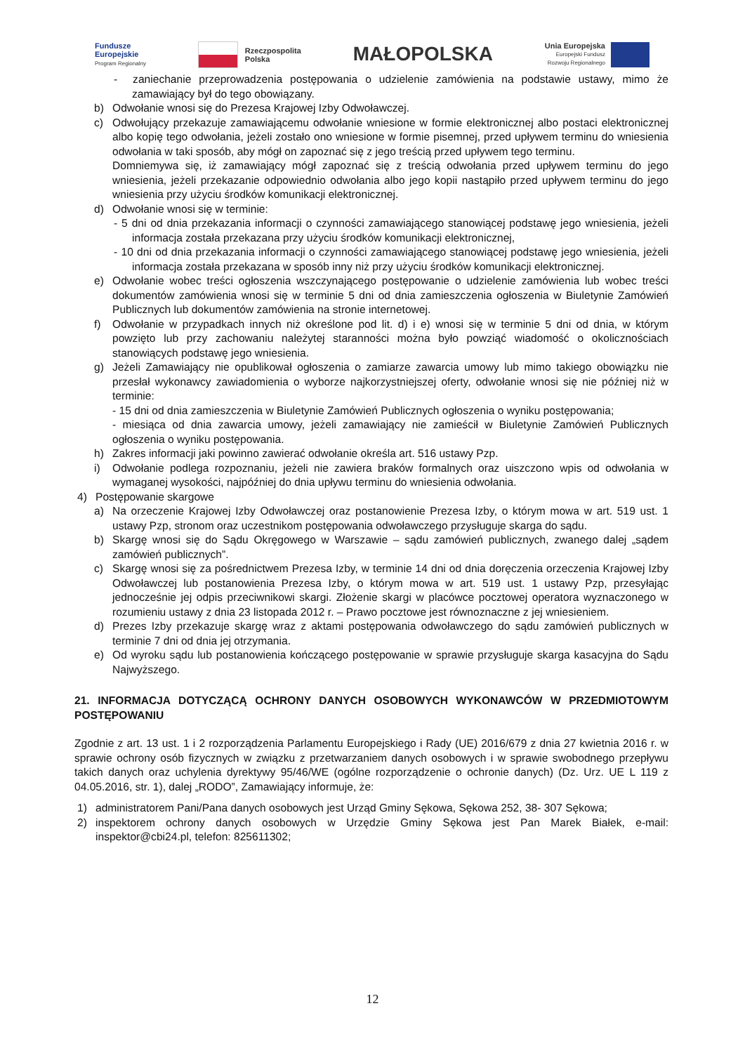Fundusze
Europejskie
Program Regionalny
Rzeczpospolita
Polska
MAŁOPOLSKA
Unia Europejska
Europejski Fundusz
Rozwoju Regionalnego
- zaniechanie przeprowadzenia postępowania o udzielenie zamówienia na podstawie ustawy, mimo że zamawiający był do tego obowiązany.
b) Odwołanie wnosi się do Prezesa Krajowej Izby Odwoławczej.
c) Odwołujący przekazuje zamawiającemu odwołanie wniesione w formie elektronicznej albo postaci elektronicznej albo kopię tego odwołania, jeżeli zostało ono wniesione w formie pisemnej, przed upływem terminu do wniesienia odwołania w taki sposób, aby mógł on zapoznać się z jego treścią przed upływem tego terminu.
Domniemywa się, iż zamawiający mógł zapoznać się z treścią odwołania przed upływem terminu do jego wniesienia, jeżeli przekazanie odpowiednio odwołania albo jego kopii nastąpiło przed upływem terminu do jego wniesienia przy użyciu środków komunikacji elektronicznej.
d) Odwołanie wnosi się w terminie:
- 5 dni od dnia przekazania informacji o czynności zamawiającego stanowiącej podstawę jego wniesienia, jeżeli informacja została przekazana przy użyciu środków komunikacji elektronicznej,
- 10 dni od dnia przekazania informacji o czynności zamawiającego stanowiącej podstawę jego wniesienia, jeżeli informacja została przekazana w sposób inny niż przy użyciu środków komunikacji elektronicznej.
e) Odwołanie wobec treści ogłoszenia wszczynającego postępowanie o udzielenie zamówienia lub wobec treści dokumentów zamówienia wnosi się w terminie 5 dni od dnia zamieszczenia ogłoszenia w Biuletynie Zamówień Publicznych lub dokumentów zamówienia na stronie internetowej.
f) Odwołanie w przypadkach innych niż określone pod lit. d) i e) wnosi się w terminie 5 dni od dnia, w którym powzięto lub przy zachowaniu należytej staranności można było powziąć wiadomość o okolicznościach stanowiących podstawę jego wniesienia.
g) Jeżeli Zamawiający nie opublikował ogłoszenia o zamiarze zawarcia umowy lub mimo takiego obowiązku nie przesłał wykonawcy zawiadomienia o wyborze najkorzystniejszej oferty, odwołanie wnosi się nie później niż w terminie:
- 15 dni od dnia zamieszczenia w Biuletynie Zamówień Publicznych ogłoszenia o wyniku postępowania;
- miesiąca od dnia zawarcia umowy, jeżeli zamawiający nie zamieścił w Biuletynie Zamówień Publicznych ogłoszenia o wyniku postępowania.
h) Zakres informacji jaki powinno zawierać odwołanie określa art. 516 ustawy Pzp.
i) Odwołanie podlega rozpoznaniu, jeżeli nie zawiera braków formalnych oraz uiszczono wpis od odwołania w wymaganej wysokości, najpóźniej do dnia upływu terminu do wniesienia odwołania.
4) Postępowanie skargowe
a) Na orzeczenie Krajowej Izby Odwoławczej oraz postanowienie Prezesa Izby, o którym mowa w art. 519 ust. 1 ustawy Pzp, stronom oraz uczestnikom postępowania odwoławczego przysługuje skarga do sądu.
b) Skargę wnosi się do Sądu Okręgowego w Warszawie – sądu zamówień publicznych, zwanego dalej „sądem zamówień publicznych”.
c) Skargę wnosi się za pośrednictwem Prezesa Izby, w terminie 14 dni od dnia doręczenia orzeczenia Krajowej Izby Odwoławczej lub postanowienia Prezesa Izby, o którym mowa w art. 519 ust. 1 ustawy Pzp, przesyłając jednocześnie jej odpis przeciwnikowi skargi. Złożenie skargi w placówce pocztowej operatora wyznaczonego w rozumieniu ustawy z dnia 23 listopada 2012 r. – Prawo pocztowe jest równoznaczne z jej wniesieniem.
d) Prezes Izby przekazuje skargę wraz z aktami postępowania odwoławczego do sądu zamówień publicznych w terminie 7 dni od dnia jej otrzymania.
e) Od wyroku sądu lub postanowienia kończącego postępowanie w sprawie przysługuje skarga kasacyjna do Sądu Najwyższego.
21. INFORMACJA DOTYCZĄCĄ OCHRONY DANYCH OSOBOWYCH WYKONAWCÓW W PRZEDMIOTOWYM POSTĘPOWANIU
Zgodnie z art. 13 ust. 1 i 2 rozporządzenia Parlamentu Europejskiego i Rady (UE) 2016/679 z dnia 27 kwietnia 2016 r. w sprawie ochrony osób fizycznych w związku z przetwarzaniem danych osobowych i w sprawie swobodnego przepływu takich danych oraz uchylenia dyrektywy 95/46/WE (ogólne rozporządzenie o ochronie danych) (Dz. Urz. UE L 119 z 04.05.2016, str. 1), dalej „RODO”, Zamawiający informuje, że:
1) administratorem Pani/Pana danych osobowych jest Urząd Gminy Sękowa, Sękowa 252, 38- 307 Sękowa;
2) inspektorem ochrony danych osobowych w Urzędzie Gminy Sękowa jest Pan Marek Białek, e-mail: inspektor@cbi24.pl, telefon: 825611302;
12